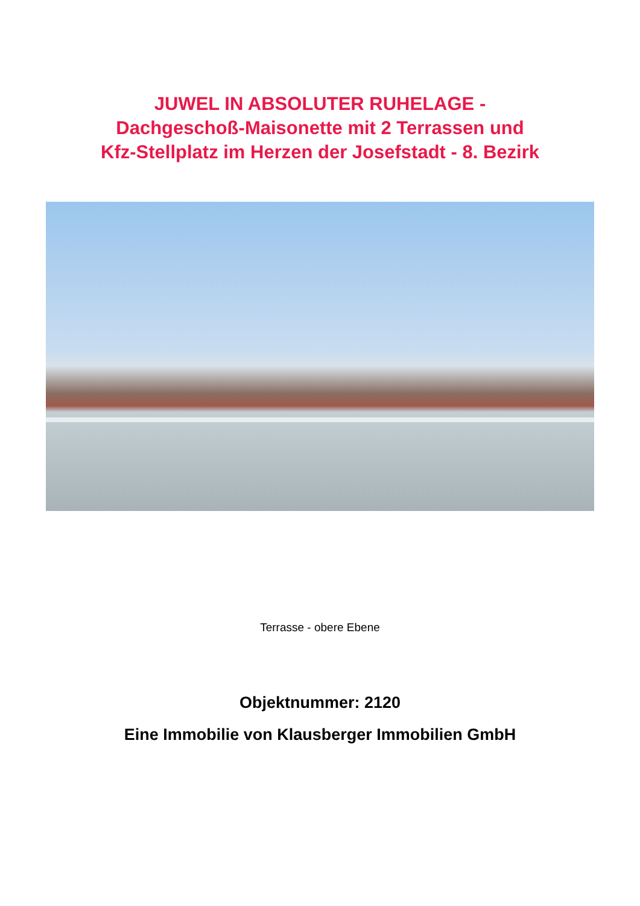JUWEL IN ABSOLUTER RUHELAGE -
Dachgeschoß-Maisonette mit 2 Terrassen und
Kfz-Stellplatz im Herzen der Josefstadt - 8. Bezirk
Terrasse - obere Ebene
Objektnummer: 2120
Eine Immobilie von Klausberger Immobilien GmbH